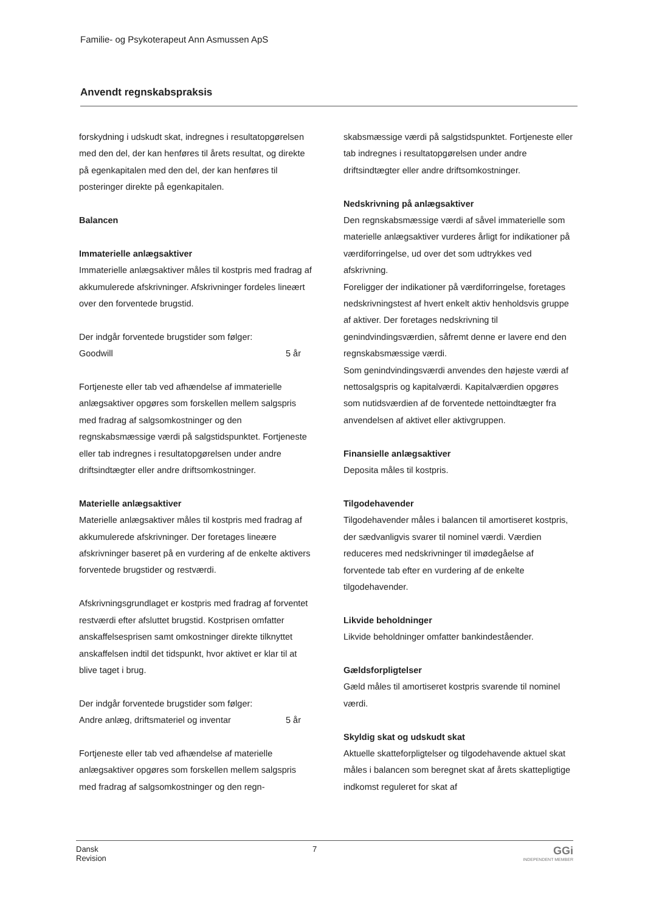Familie- og Psykoterapeut Ann Asmussen ApS
Anvendt regnskabspraksis
forskydning i udskudt skat, indregnes i resultatopgørelsen med den del, der kan henføres til årets resultat, og direkte på egenkapitalen med den del, der kan henføres til posteringer direkte på egenkapitalen.
Balancen
Immaterielle anlægsaktiver
Immaterielle anlægsaktiver måles til kostpris med fradrag af akkumulerede afskrivninger. Afskrivninger fordeles lineært over den forventede brugstid.
Der indgår forventede brugstider som følger:
Goodwill 5 år
Fortjeneste eller tab ved afhændelse af immaterielle anlægsaktiver opgøres som forskellen mellem salgspris med fradrag af salgsomkostninger og den regnskabsmæssige værdi på salgstidspunktet. Fortjeneste eller tab indregnes i resultatopgørelsen under andre driftsindtægter eller andre driftsomkostninger.
Materielle anlægsaktiver
Materielle anlægsaktiver måles til kostpris med fradrag af akkumulerede afskrivninger. Der foretages lineære afskrivninger baseret på en vurdering af de enkelte aktivers forventede brugstider og restværdi.
Afskrivningsgrundlaget er kostpris med fradrag af forventet restværdi efter afsluttet brugstid. Kostprisen omfatter anskaffelsesprisen samt omkostninger direkte tilknyttet anskaffelsen indtil det tidspunkt, hvor aktivet er klar til at blive taget i brug.
Der indgår forventede brugstider som følger:
Andre anlæg, driftsmateriel og inventar 5 år
Fortjeneste eller tab ved afhændelse af materielle anlægsaktiver opgøres som forskellen mellem salgspris med fradrag af salgsomkostninger og den regn-
skabsmæssige værdi på salgstidspunktet. Fortjeneste eller tab indregnes i resultatopgørelsen under andre driftsindtægter eller andre driftsomkostninger.
Nedskrivning på anlægsaktiver
Den regnskabsmæssige værdi af såvel immaterielle som materielle anlægsaktiver vurderes årligt for indikationer på værdiforringelse, ud over det som udtrykkes ved afskrivning.
Foreligger der indikationer på værdiforringelse, foretages nedskrivningstest af hvert enkelt aktiv henholdsvis gruppe af aktiver. Der foretages nedskrivning til genindvindingsværdien, såfremt denne er lavere end den regnskabsmæssige værdi.
Som genindvindingsværdi anvendes den højeste værdi af nettosalgspris og kapitalværdi. Kapitalværdien opgøres som nutidsværdien af de forventede nettoindtægter fra anvendelsen af aktivet eller aktivgruppen.
Finansielle anlægsaktiver
Deposita måles til kostpris.
Tilgodehavender
Tilgodehavender måles i balancen til amortiseret kostpris, der sædvanligvis svarer til nominel værdi. Værdien reduceres med nedskrivninger til imødegåelse af forventede tab efter en vurdering af de enkelte tilgodehavender.
Likvide beholdninger
Likvide beholdninger omfatter bankindeståender.
Gældsforpligtelser
Gæld måles til amortiseret kostpris svarende til nominel værdi.
Skyldig skat og udskudt skat
Aktuelle skatteforpligtelser og tilgodehavende aktuel skat måles i balancen som beregnet skat af årets skattepligtige indkomst reguleret for skat af
Dansk
Revision
7
GGi
INDEPENDENT MEMBER